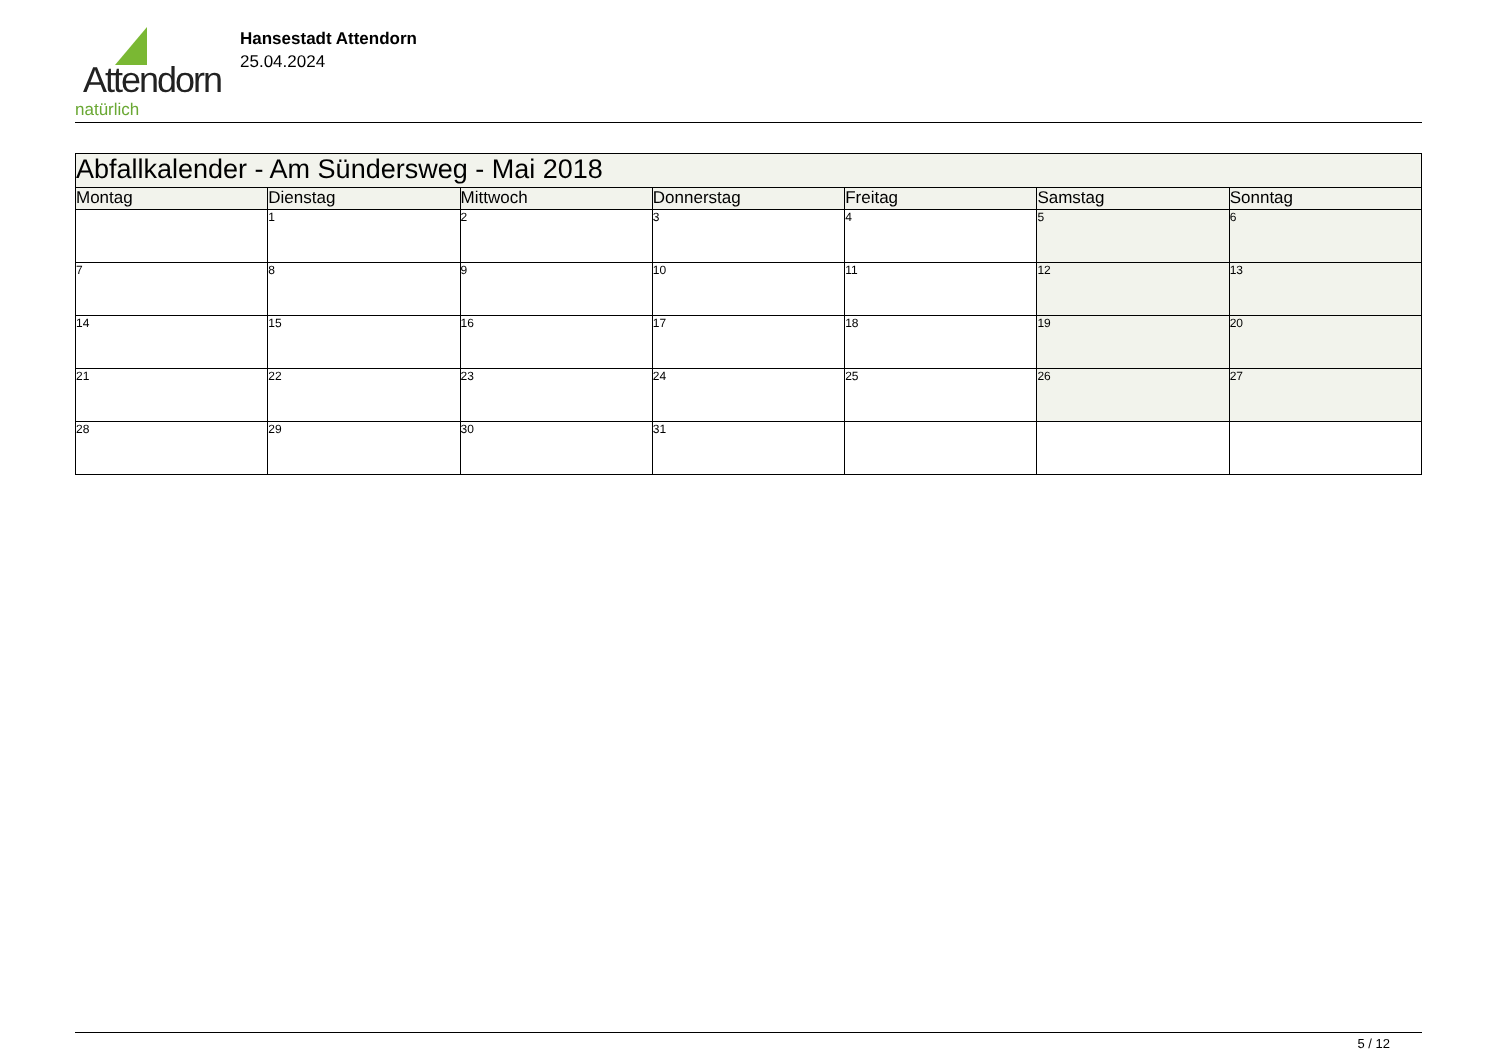Attendorn
natürlich
Hansestadt Attendorn
25.04.2024
| Abfallkalender - Am Sündersweg - Mai 2018 | | | | | | |
| Montag | Dienstag | Mittwoch | Donnerstag | Freitag | Samstag | Sonntag |
| | 1 | 2 | 3 | 4 | 5 | 6 |
| 7 | 8 | 9 | 10 | 11 | 12 | 13 |
| 14 | 15 | 16 | 17 | 18 | 19 | 20 |
| 21 | 22 | 23 | 24 | 25 | 26 | 27 |
| 28 | 29 | 30 | 31 | | | |
5 / 12